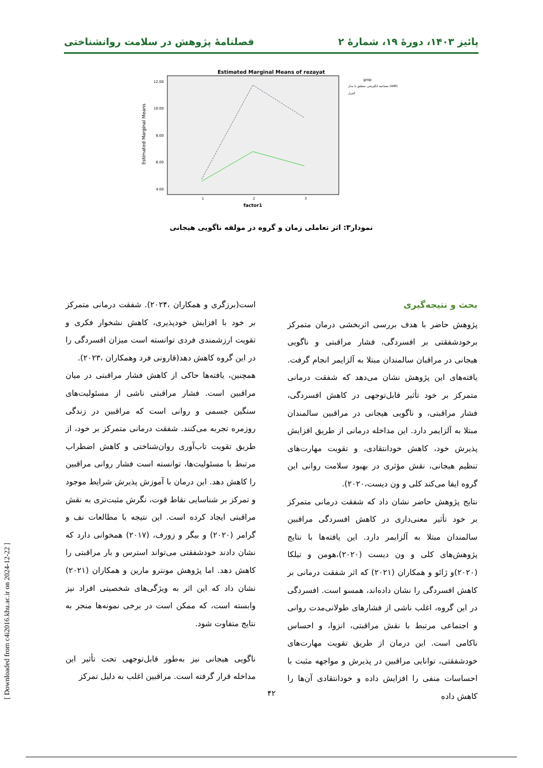پائیز ۱۴۰۳، دورهٔ ۱۹، شمارهٔ ۲ فصلنامهٔ پژوهش در سلامت روانشناختی
Estimated Marginal Means of rezayat
12.00
10.00
8.00
6.00
4.00
Estimated Marginal Means
1
2
3
factor1
grop
مصاحبه انگیزشی منطبق با مدل (AIM)
کنترل
نمودار۳: اثر تعاملی زمان و گروه در مولفه ناگویی هیجانی
بحث و نتیجه‌گیری
پژوهش حاضر با هدف بررسی اثربخشی درمان متمرکز برخودشفقتی بر افسردگی، فشار مراقبتی و ناگویی هیجانی در مراقبان سالمندان مبتلا به آلزایمر انجام گرفت. یافته‌های این پژوهش نشان می‌دهد که شفقت درمانی متمرکز بر خود تأثیر قابل‌توجهی در کاهش افسردگی، فشار مراقبتی، و ناگویی هیجانی در مراقبین سالمندان مبتلا به آلزایمر دارد. این مداخله درمانی از طریق افزایش پذیرش خود، کاهش خودانتقادی، و تقویت مهارت‌های تنظیم هیجانی، نقش مؤثری در بهبود سلامت روانی این گروه ایفا می‌کند کلی و ون دیست،۲۰۲۰).
نتایج پژوهش حاضر نشان داد که شفقت درمانی متمرکز بر خود تأثیر معنی‌داری در کاهش افسردگی مراقبین سالمندان مبتلا به آلزایمر دارد. این یافته‌ها با نتایج پژوهش‌های کلی و ون دیست (۲۰۲۰)،هومن و تیلکا (۲۰۲۰)و ژائو و همکاران (۲۰۲۱) که اثر شفقت درمانی بر کاهش افسردگی را نشان داده‌اند، همسو است. افسردگی در این گروه، اغلب ناشی از فشارهای طولانی‌مدت روانی و اجتماعی مرتبط با نقش مراقبتی، انزوا، و احساس ناکامی است. این درمان از طریق تقویت مهارت‌های خودشفقتی، توانایی مراقبین در پذیرش و مواجهه مثبت با احساسات منفی را افزایش داده و خودانتقادی آن‌ها را کاهش داده
است(برزگری و همکاران ،۲۰۲۴). شفقت درمانی متمرکز بر خود با افزایش خودپذیری، کاهش نشخوار فکری و تقویت ارزشمندی فردی توانسته است میزان افسردگی را در این گروه کاهش دهد(قارونی فرد وهمکاران ،۲۰۲۳).
همچنین، یافته‌ها حاکی از کاهش فشار مراقبتی در میان مراقبین است. فشار مراقبتی ناشی از مسئولیت‌های سنگین جسمی و روانی است که مراقبین در زندگی روزمره تجربه می‌کنند. شفقت درمانی متمرکز بر خود، از طریق تقویت تاب‌آوری روان‌شناختی و کاهش اضطراب مرتبط با مسئولیت‌ها، توانسته است فشار روانی مراقبین را کاهش دهد. این درمان با آموزش پذیرش شرایط موجود و تمرکز بر شناسایی نقاط قوت، نگرش مثبت‌تری به نقش مراقبتی ایجاد کرده است. این نتیجه با مطالعات نف و گرامر (۲۰۲۰) و بیگر و زورف، (۲۰۱۷) همخوانی دارد که نشان دادند خودشفقتی می‌تواند استرس و بار مراقبتی را کاهش دهد. اما پژوهش مونترو مارین و همکاران (۲۰۲۱) نشان داد که این اثر به ویژگی‌های شخصیتی افراد نیز وابسته است، که ممکن است در برخی نمونه‌ها منجر به نتایج متفاوت شود.
ناگویی هیجانی نیز به‌طور قابل‌توجهی تحت تأثیر این مداخله قرار گرفته است. مراقبین اغلب به دلیل تمرکز
۴۲
[ Downloaded from c4i2016.khu.ac.ir on 2024-12-22 ]